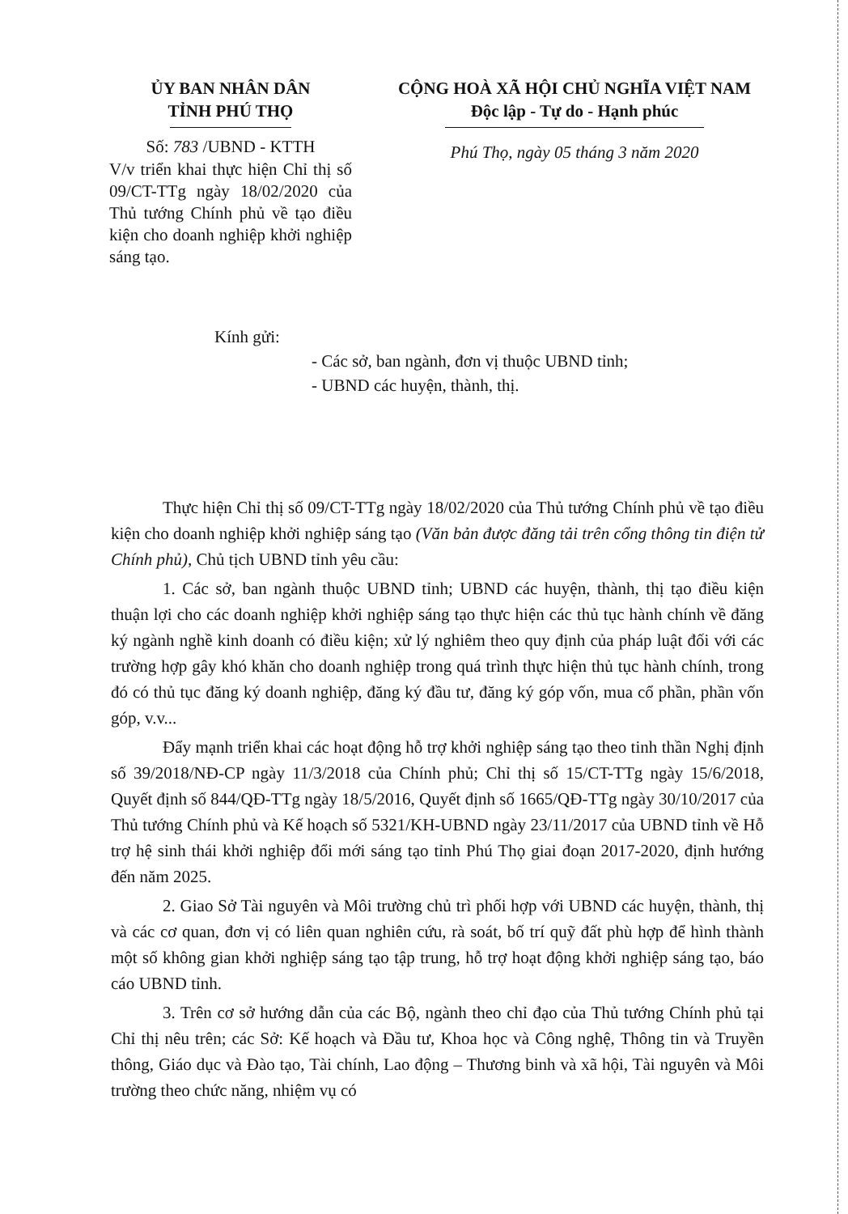ỦY BAN NHÂN DÂN
TỈNH PHÚ THỌ
Số: 783 /UBND - KTTH
V/v triển khai thực hiện Chỉ thị số 09/CT-TTg ngày 18/02/2020 của Thủ tướng Chính phủ về tạo điều kiện cho doanh nghiệp khởi nghiệp sáng tạo.
CỘNG HOÀ XÃ HỘI CHỦ NGHĨA VIỆT NAM
Độc lập - Tự do - Hạnh phúc
Phú Thọ, ngày 05 tháng 3 năm 2020
Kính gửi:
- Các sở, ban ngành, đơn vị thuộc UBND tỉnh;
- UBND các huyện, thành, thị.
Thực hiện Chỉ thị số 09/CT-TTg ngày 18/02/2020 của Thủ tướng Chính phủ về tạo điều kiện cho doanh nghiệp khởi nghiệp sáng tạo (Văn bản được đăng tải trên cổng thông tin điện tử Chính phủ), Chủ tịch UBND tỉnh yêu cầu:
1. Các sở, ban ngành thuộc UBND tỉnh; UBND các huyện, thành, thị tạo điều kiện thuận lợi cho các doanh nghiệp khởi nghiệp sáng tạo thực hiện các thủ tục hành chính về đăng ký ngành nghề kinh doanh có điều kiện; xử lý nghiêm theo quy định của pháp luật đối với các trường hợp gây khó khăn cho doanh nghiệp trong quá trình thực hiện thủ tục hành chính, trong đó có thủ tục đăng ký doanh nghiệp, đăng ký đầu tư, đăng ký góp vốn, mua cổ phần, phần vốn góp, v.v...
Đẩy mạnh triển khai các hoạt động hỗ trợ khởi nghiệp sáng tạo theo tinh thần Nghị định số 39/2018/NĐ-CP ngày 11/3/2018 của Chính phủ; Chỉ thị số 15/CT-TTg ngày 15/6/2018, Quyết định số 844/QĐ-TTg ngày 18/5/2016, Quyết định số 1665/QĐ-TTg ngày 30/10/2017 của Thủ tướng Chính phủ và Kế hoạch số 5321/KH-UBND ngày 23/11/2017 của UBND tỉnh về Hỗ trợ hệ sinh thái khởi nghiệp đổi mới sáng tạo tỉnh Phú Thọ giai đoạn 2017-2020, định hướng đến năm 2025.
2. Giao Sở Tài nguyên và Môi trường chủ trì phối hợp với UBND các huyện, thành, thị và các cơ quan, đơn vị có liên quan nghiên cứu, rà soát, bố trí quỹ đất phù hợp để hình thành một số không gian khởi nghiệp sáng tạo tập trung, hỗ trợ hoạt động khởi nghiệp sáng tạo, báo cáo UBND tỉnh.
3. Trên cơ sở hướng dẫn của các Bộ, ngành theo chỉ đạo của Thủ tướng Chính phủ tại Chỉ thị nêu trên; các Sở: Kế hoạch và Đầu tư, Khoa học và Công nghệ, Thông tin và Truyền thông, Giáo dục và Đào tạo, Tài chính, Lao động – Thương binh và xã hội, Tài nguyên và Môi trường theo chức năng, nhiệm vụ có